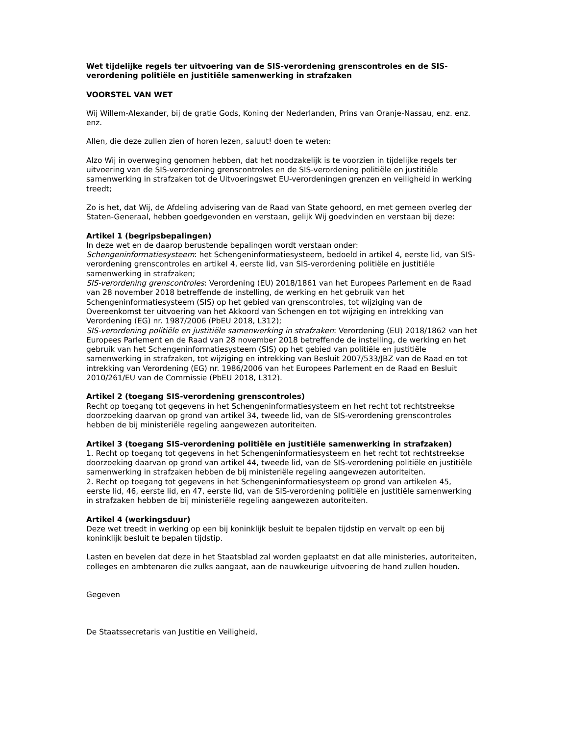Wet tijdelijke regels ter uitvoering van de SIS-verordening grenscontroles en de SIS-verordening politiële en justitiële samenwerking in strafzaken
VOORSTEL VAN WET
Wij Willem-Alexander, bij de gratie Gods, Koning der Nederlanden, Prins van Oranje-Nassau, enz. enz. enz.
Allen, die deze zullen zien of horen lezen, saluut! doen te weten:
Alzo Wij in overweging genomen hebben, dat het noodzakelijk is te voorzien in tijdelijke regels ter uitvoering van de SIS-verordening grenscontroles en de SIS-verordening politiële en justitiële samenwerking in strafzaken tot de Uitvoeringswet EU-verordeningen grenzen en veiligheid in werking treedt;
Zo is het, dat Wij, de Afdeling advisering van de Raad van State gehoord, en met gemeen overleg der Staten-Generaal, hebben goedgevonden en verstaan, gelijk Wij goedvinden en verstaan bij deze:
Artikel 1 (begripsbepalingen)
In deze wet en de daarop berustende bepalingen wordt verstaan onder:
Schengeninformatiesysteem: het Schengeninformatiesysteem, bedoeld in artikel 4, eerste lid, van SIS-verordening grenscontroles en artikel 4, eerste lid, van SIS-verordening politiële en justitiële samenwerking in strafzaken;
SIS-verordening grenscontroles: Verordening (EU) 2018/1861 van het Europees Parlement en de Raad van 28 november 2018 betreffende de instelling, de werking en het gebruik van het Schengeninformatiesysteem (SIS) op het gebied van grenscontroles, tot wijziging van de Overeenkomst ter uitvoering van het Akkoord van Schengen en tot wijziging en intrekking van Verordening (EG) nr. 1987/2006 (PbEU 2018, L312);
SIS-verordening politiële en justitiële samenwerking in strafzaken: Verordening (EU) 2018/1862 van het Europees Parlement en de Raad van 28 november 2018 betreffende de instelling, de werking en het gebruik van het Schengeninformatiesysteem (SIS) op het gebied van politiële en justitiële samenwerking in strafzaken, tot wijziging en intrekking van Besluit 2007/533/JBZ van de Raad en tot intrekking van Verordening (EG) nr. 1986/2006 van het Europees Parlement en de Raad en Besluit 2010/261/EU van de Commissie (PbEU 2018, L312).
Artikel 2 (toegang SIS-verordening grenscontroles)
Recht op toegang tot gegevens in het Schengeninformatiesysteem en het recht tot rechtstreekse doorzoeking daarvan op grond van artikel 34, tweede lid, van de SIS-verordening grenscontroles hebben de bij ministeriële regeling aangewezen autoriteiten.
Artikel 3 (toegang SIS-verordening politiële en justitiële samenwerking in strafzaken)
1. Recht op toegang tot gegevens in het Schengeninformatiesysteem en het recht tot rechtstreekse doorzoeking daarvan op grond van artikel 44, tweede lid, van de SIS-verordening politiële en justitiële samenwerking in strafzaken hebben de bij ministeriële regeling aangewezen autoriteiten.
2. Recht op toegang tot gegevens in het Schengeninformatiesysteem op grond van artikelen 45, eerste lid, 46, eerste lid, en 47, eerste lid, van de SIS-verordening politiële en justitiële samenwerking in strafzaken hebben de bij ministeriële regeling aangewezen autoriteiten.
Artikel 4 (werkingsduur)
Deze wet treedt in werking op een bij koninklijk besluit te bepalen tijdstip en vervalt op een bij koninklijk besluit te bepalen tijdstip.
Lasten en bevelen dat deze in het Staatsblad zal worden geplaatst en dat alle ministeries, autoriteiten, colleges en ambtenaren die zulks aangaat, aan de nauwkeurige uitvoering de hand zullen houden.
Gegeven
De Staatssecretaris van Justitie en Veiligheid,